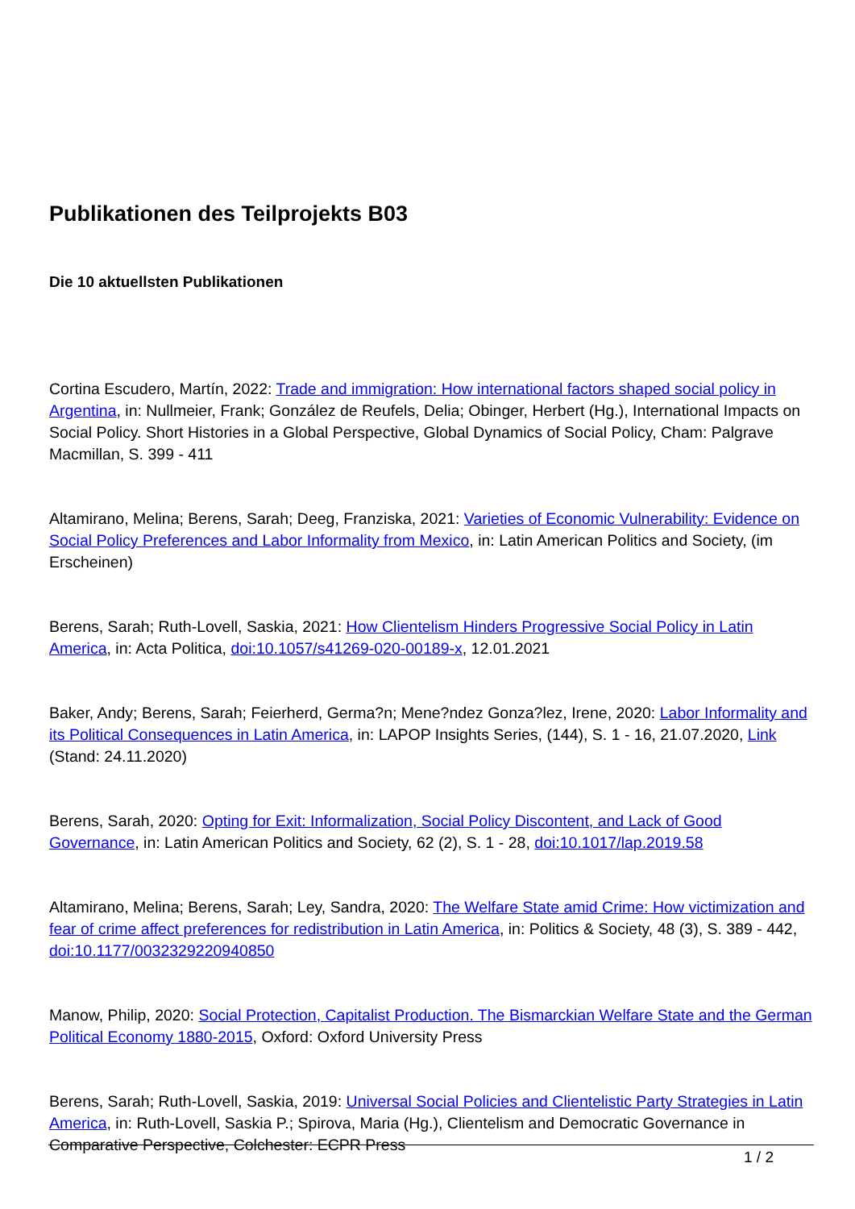Publikationen des Teilprojekts B03
Die 10 aktuellsten Publikationen
Cortina Escudero, Martín, 2022: Trade and immigration: How international factors shaped social policy in Argentina, in: Nullmeier, Frank; González de Reufels, Delia; Obinger, Herbert (Hg.), International Impacts on Social Policy. Short Histories in a Global Perspective, Global Dynamics of Social Policy, Cham: Palgrave Macmillan, S. 399 - 411
Altamirano, Melina; Berens, Sarah; Deeg, Franziska, 2021: Varieties of Economic Vulnerability: Evidence on Social Policy Preferences and Labor Informality from Mexico, in: Latin American Politics and Society, (im Erscheinen)
Berens, Sarah; Ruth-Lovell, Saskia, 2021: How Clientelism Hinders Progressive Social Policy in Latin America, in: Acta Politica, doi:10.1057/s41269-020-00189-x, 12.01.2021
Baker, Andy; Berens, Sarah; Feierherd, Germa?n; Mene?ndez Gonza?lez, Irene, 2020: Labor Informality and its Political Consequences in Latin America, in: LAPOP Insights Series, (144), S. 1 - 16, 21.07.2020, Link (Stand: 24.11.2020)
Berens, Sarah, 2020: Opting for Exit: Informalization, Social Policy Discontent, and Lack of Good Governance, in: Latin American Politics and Society, 62 (2), S. 1 - 28, doi:10.1017/lap.2019.58
Altamirano, Melina; Berens, Sarah; Ley, Sandra, 2020: The Welfare State amid Crime: How victimization and fear of crime affect preferences for redistribution in Latin America, in: Politics & Society, 48 (3), S. 389 - 442, doi:10.1177/0032329220940850
Manow, Philip, 2020: Social Protection, Capitalist Production. The Bismarckian Welfare State and the German Political Economy 1880-2015, Oxford: Oxford University Press
Berens, Sarah; Ruth-Lovell, Saskia, 2019: Universal Social Policies and Clientelistic Party Strategies in Latin America, in: Ruth-Lovell, Saskia P.; Spirova, Maria (Hg.), Clientelism and Democratic Governance in Comparative Perspective, Colchester: ECPR Press
1 / 2